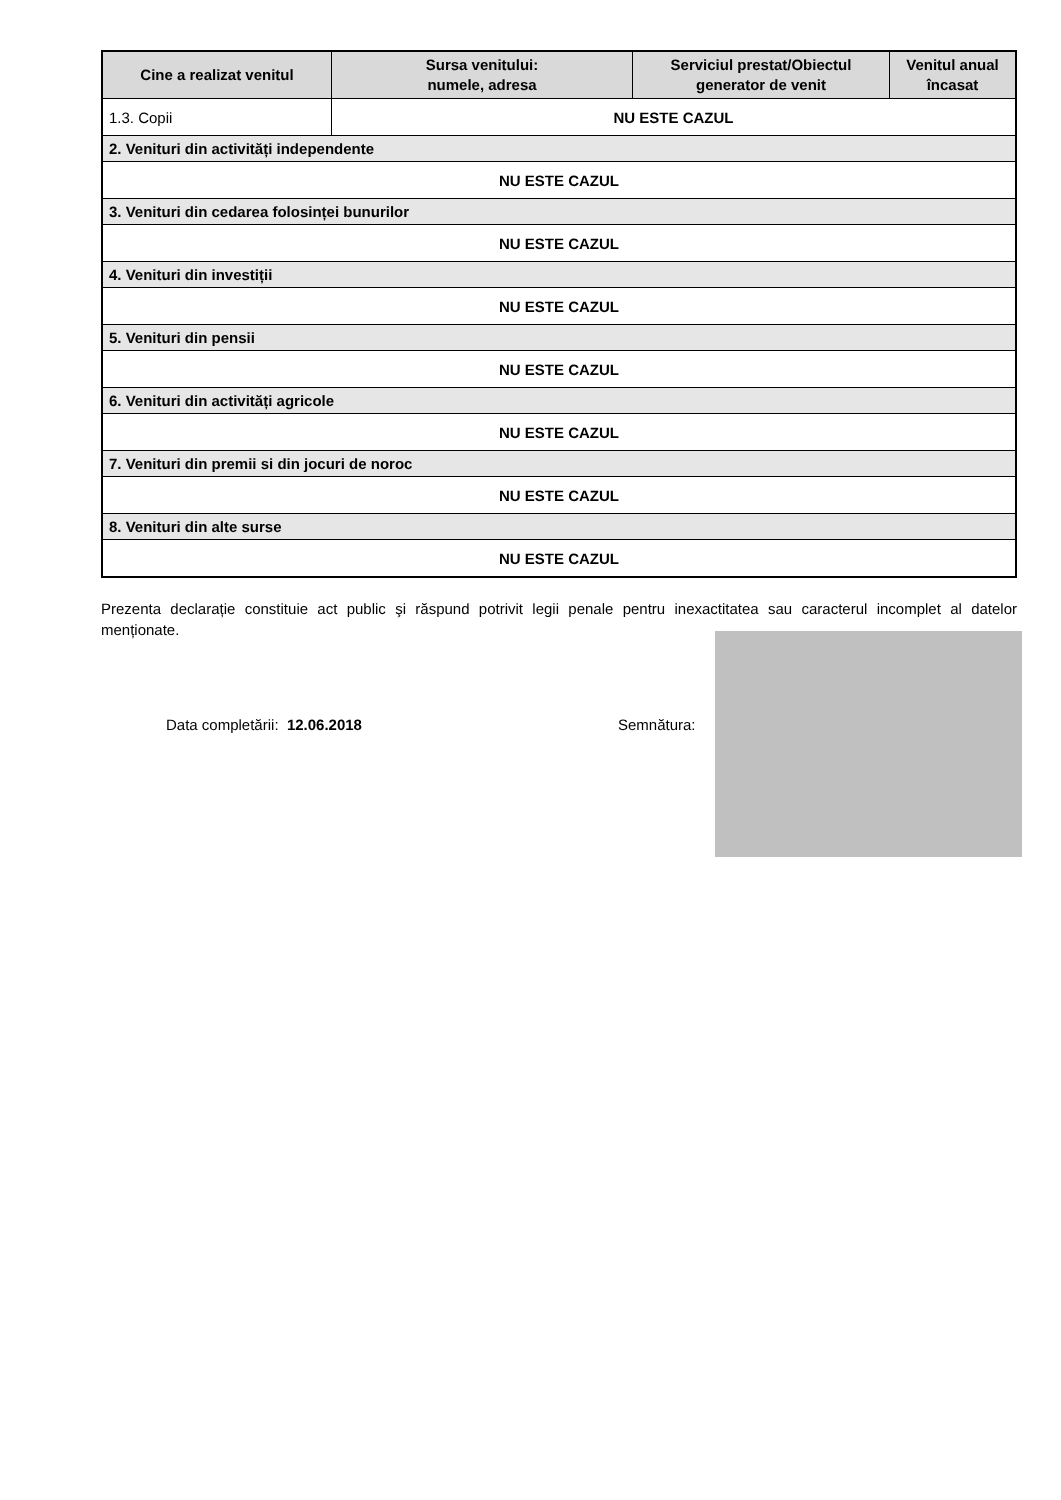| Cine a realizat venitul | Sursa venitului: numele, adresa | Serviciul prestat/Obiectul generator de venit | Venitul anual încasat |
| --- | --- | --- | --- |
| 1.3. Copii | NU ESTE CAZUL | | |
| 2. Venituri din activități independente | | | |
| NU ESTE CAZUL | | | |
| 3. Venituri din cedarea folosinței bunurilor | | | |
| NU ESTE CAZUL | | | |
| 4. Venituri din investiții | | | |
| NU ESTE CAZUL | | | |
| 5. Venituri din pensii | | | |
| NU ESTE CAZUL | | | |
| 6. Venituri din activități agricole | | | |
| NU ESTE CAZUL | | | |
| 7. Venituri din premii si din jocuri de noroc | | | |
| NU ESTE CAZUL | | | |
| 8. Venituri din alte surse | | | |
| NU ESTE CAZUL | | | |
Prezenta declarație constituie act public şi răspund potrivit legii penale pentru inexactitatea sau caracterul incomplet al datelor menționate.
Data completării: 12.06.2018 Semnătura: